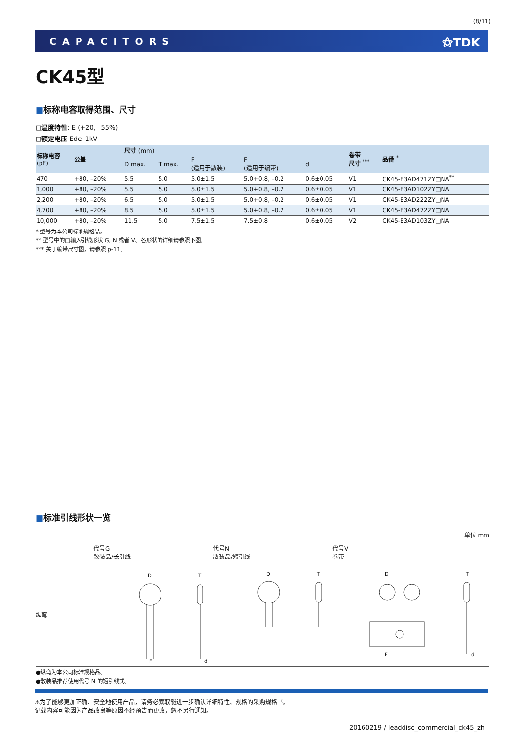(8/11)
CAPACITORS ⚝TDK
CK45型
■标称电容取得范围、尺寸
□温度特性: E (+20, –55%)
□额定电压 Edc: 1kV
| 标称电容 (pF) | 公差 | 尺寸 (mm) | | | | | 卷带 尺寸 <sup>***</sup> | 品番 <sup>*</sup> |
| --- | --- | --- | --- | --- | --- | --- | --- | --- |
| | | D max. | T max. | F (适用于散装) | F (适用于编带) | d | | |
| 470 | +80, –20% | 5.5 | 5.0 | 5.0±1.5 | 5.0+0.8, –0.2 | 0.6±0.05 | V1 | CK45-E3AD471ZY□NA<sup>**</sup> |
| 1,000 | +80, –20% | 5.5 | 5.0 | 5.0±1.5 | 5.0+0.8, –0.2 | 0.6±0.05 | V1 | CK45-E3AD102ZY□NA |
| 2,200 | +80, –20% | 6.5 | 5.0 | 5.0±1.5 | 5.0+0.8, –0.2 | 0.6±0.05 | V1 | CK45-E3AD222ZY□NA |
| 4,700 | +80, –20% | 8.5 | 5.0 | 5.0±1.5 | 5.0+0.8, –0.2 | 0.6±0.05 | V1 | CK45-E3AD472ZY□NA |
| 10,000 | +80, –20% | 11.5 | 5.0 | 7.5±1.5 | 7.5±0.8 | 0.6±0.05 | V2 | CK45-E3AD103ZY□NA |
* 型号为本公司标准规格品。
** 型号中的□输入引线形状 G, N 或者 V。各形状的详细请参照下图。
*** 关于编带尺寸图，请参照 p-11。
■标准引线形状一览
单位 mm
代号G
散装品/长引线
代号N
散装品/短引线
代号V
卷带
纵弯
D
T
F
d
D
T
D
T
F
d
●纵弯为本公司标准规格品。
●散装品推荐使用代号 N 的短引线式。
⚠为了能够更加正确、安全地使用产品，请务必索取能进一步确认详细特性、规格的采购规格书。
记载内容可能因为产品改良等原因不经预告而更改，恕不另行通知。
20160219 / leaddisc_commercial_ck45_zh